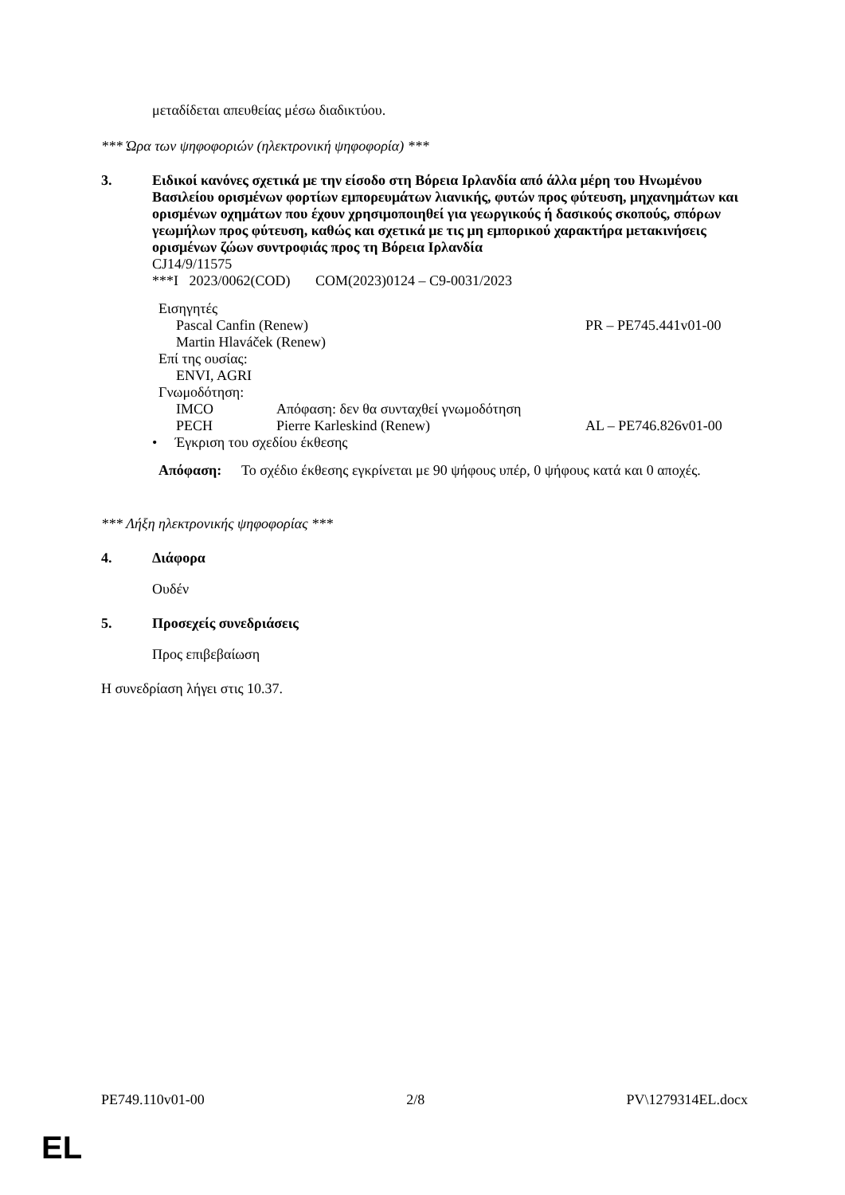μεταδίδεται απευθείας μέσω διαδικτύου.
*** Ώρα των ψηφοφοριών (ηλεκτρονική ψηφοφορία) ***
3. Ειδικοί κανόνες σχετικά με την είσοδο στη Βόρεια Ιρλανδία από άλλα μέρη του Ηνωμένου Βασιλείου ορισμένων φορτίων εμπορευμάτων λιανικής, φυτών προς φύτευση, μηχανημάτων και ορισμένων οχημάτων που έχουν χρησιμοποιηθεί για γεωργικούς ή δασικούς σκοπούς, σπόρων γεωμήλων προς φύτευση, καθώς και σχετικά με τις μη εμπορικού χαρακτήρα μετακινήσεις ορισμένων ζώων συντροφιάς προς τη Βόρεια Ιρλανδία
CJ14/9/11575
***I 2023/0062(COD) COM(2023)0124 – C9-0031/2023
Εισηγητές
Pascal Canfin (Renew) PR – PE745.441v01-00
Martin Hlaváček (Renew)
Επί της ουσίας:
ENVI, AGRI
Γνωμοδότηση:
IMCO Απόφαση: δεν θα συνταχθεί γνωμοδότηση
PECH Pierre Karleskind (Renew) AL – PE746.826v01-00
• Έγκριση του σχεδίου έκθεσης
Απόφαση: Το σχέδιο έκθεσης εγκρίνεται με 90 ψήφους υπέρ, 0 ψήφους κατά και 0 αποχές.
*** Λήξη ηλεκτρονικής ψηφοφορίας ***
4. Διάφορα
Ουδέν
5. Προσεχείς συνεδριάσεις
Προς επιβεβαίωση
Η συνεδρίαση λήγει στις 10.37.
PE749.110v01-00 2/8 PV\1279314EL.docx
EL